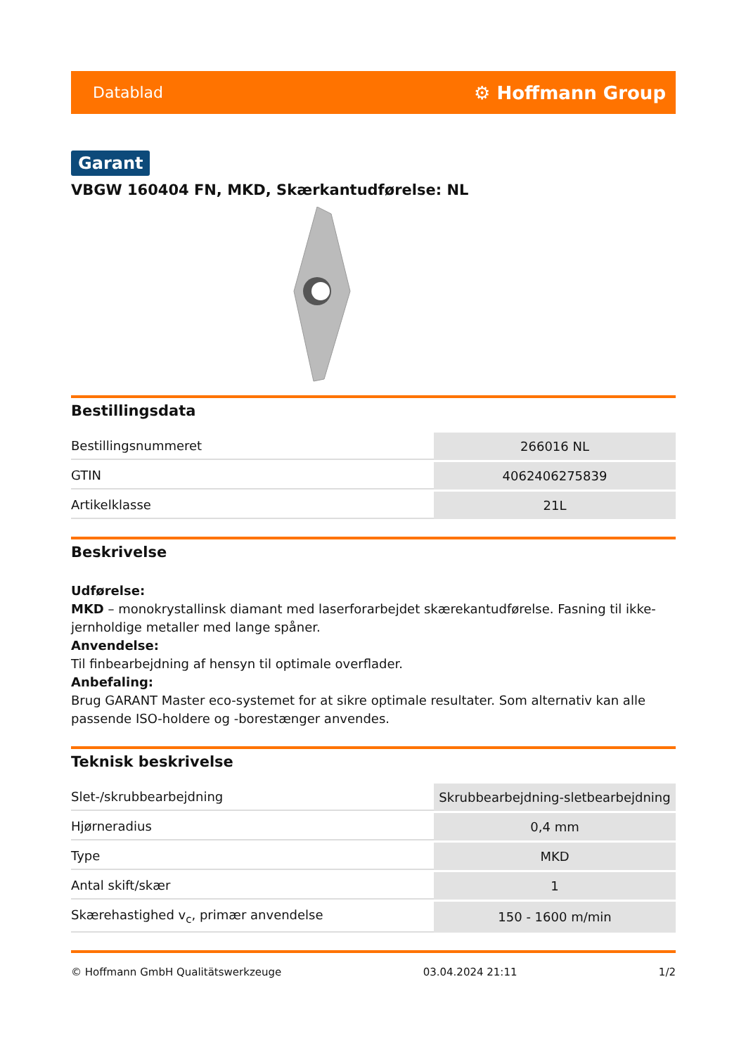Datablad ⚙ Hoffmann Group
Garant
VBGW 160404 FN, MKD, Skærkantudførelse: NL
Bestillingsdata
| Bestillingsnummeret | 266016 NL |
| GTIN | 4062406275839 |
| Artikelklasse | 21L |
Beskrivelse
Udførelse:
MKD – monokrystallinsk diamant med laserforarbejdet skærekantudførelse. Fasning til ikke-jernholdige metaller med lange spåner.
Anvendelse:
Til finbearbejdning af hensyn til optimale overflader.
Anbefaling:
Brug GARANT Master eco-systemet for at sikre optimale resultater. Som alternativ kan alle passende ISO-holdere og -borestænger anvendes.
Teknisk beskrivelse
| Slet-/skrubbearbejdning | Skrubbearbejdning-sletbearbejdning |
| Hjørneradius | 0,4 mm |
| Type | MKD |
| Antal skift/skær | 1 |
| Skærehastighed v<sub>c</sub>, primær anvendelse | 150 - 1600 m/min |
© Hoffmann GmbH Qualitätswerkzeuge 03.04.2024 21:11 1/2